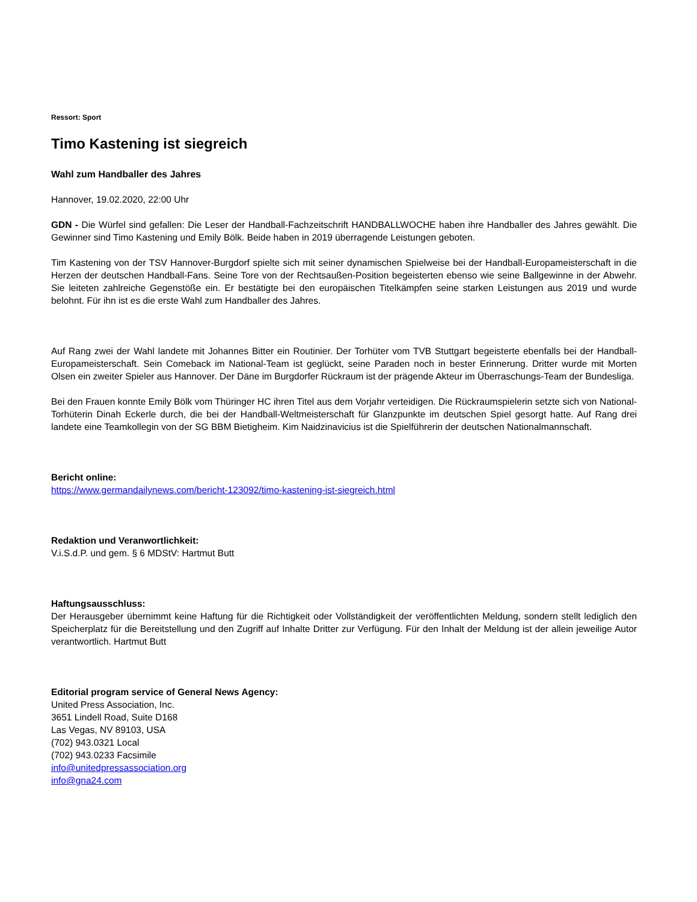Ressort: Sport
Timo Kastening ist siegreich
Wahl zum Handballer des Jahres
Hannover, 19.02.2020, 22:00 Uhr
GDN - Die Würfel sind gefallen: Die Leser der Handball-Fachzeitschrift HANDBALLWOCHE haben ihre Handballer des Jahres gewählt. Die Gewinner sind Timo Kastening und Emily Bölk. Beide haben in 2019 überragende Leistungen geboten.
Tim Kastening von der TSV Hannover-Burgdorf spielte sich mit seiner dynamischen Spielweise bei der Handball-Europameisterschaft in die Herzen der deutschen Handball-Fans. Seine Tore von der Rechtsaußen-Position begeisterten ebenso wie seine Ballgewinne in der Abwehr. Sie leiteten zahlreiche Gegenstöße ein. Er bestätigte bei den europäischen Titelkämpfen seine starken Leistungen aus 2019 und wurde belohnt. Für ihn ist es die erste Wahl zum Handballer des Jahres.
Auf Rang zwei der Wahl landete mit Johannes Bitter ein Routinier. Der Torhüter vom TVB Stuttgart begeisterte ebenfalls bei der Handball-Europameisterschaft. Sein Comeback im National-Team ist geglückt, seine Paraden noch in bester Erinnerung. Dritter wurde mit Morten Olsen ein zweiter Spieler aus Hannover. Der Däne im Burgdorfer Rückraum ist der prägende Akteur im Überraschungs-Team der Bundesliga.
Bei den Frauen konnte Emily Bölk vom Thüringer HC ihren Titel aus dem Vorjahr verteidigen. Die Rückraumspielerin setzte sich von National-Torhüterin Dinah Eckerle durch, die bei der Handball-Weltmeisterschaft für Glanzpunkte im deutschen Spiel gesorgt hatte. Auf Rang drei landete eine Teamkollegin von der SG BBM Bietigheim. Kim Naidzinavicius ist die Spielführerin der deutschen Nationalmannschaft.
Bericht online:
https://www.germandailynews.com/bericht-123092/timo-kastening-ist-siegreich.html
Redaktion und Veranwortlichkeit:
V.i.S.d.P. und gem. § 6 MDStV: Hartmut Butt
Haftungsausschluss:
Der Herausgeber übernimmt keine Haftung für die Richtigkeit oder Vollständigkeit der veröffentlichten Meldung, sondern stellt lediglich den Speicherplatz für die Bereitstellung und den Zugriff auf Inhalte Dritter zur Verfügung. Für den Inhalt der Meldung ist der allein jeweilige Autor verantwortlich. Hartmut Butt
Editorial program service of General News Agency:
United Press Association, Inc.
3651 Lindell Road, Suite D168
Las Vegas, NV 89103, USA
(702) 943.0321 Local
(702) 943.0233 Facsimile
info@unitedpressassociation.org
info@gna24.com